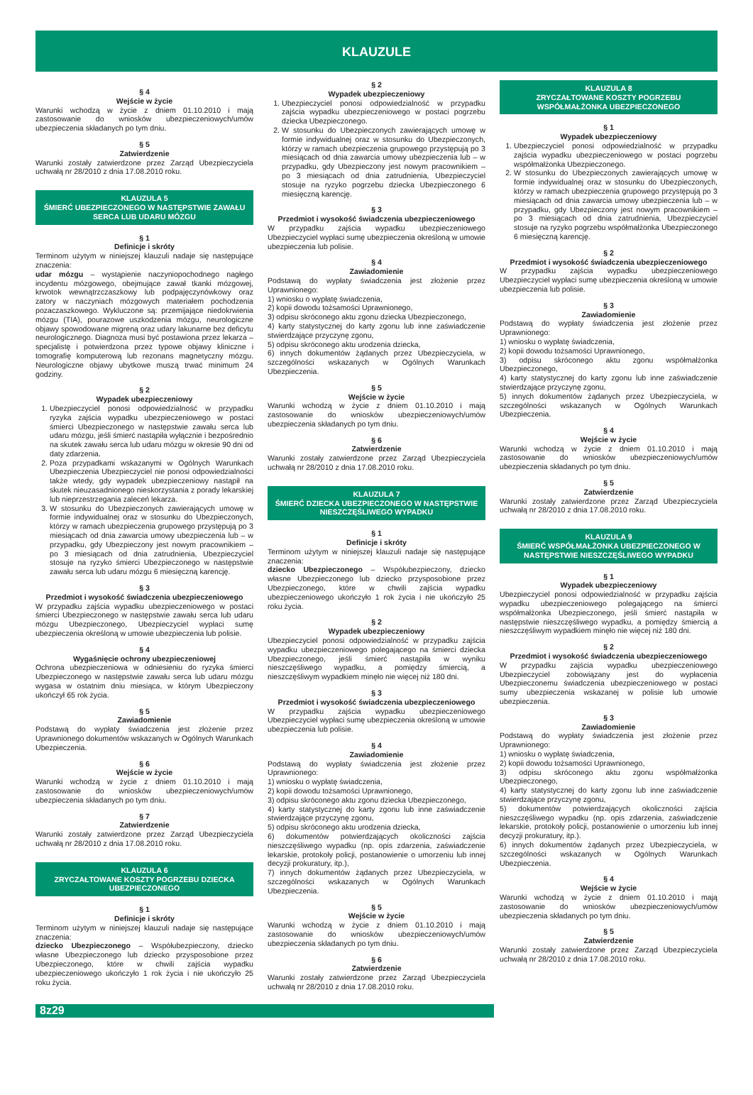KLAUZULE
§ 4
Wejście w życie
Warunki wchodzą w życie z dniem 01.10.2010 i mają zastosowanie do wniosków ubezpieczeniowych/umów ubezpieczenia składanych po tym dniu.
§ 5
Zatwierdzenie
Warunki zostały zatwierdzone przez Zarząd Ubezpieczyciela uchwałą nr 28/2010 z dnia 17.08.2010 roku.
KLAUZULA 5
ŚMIERĆ UBEZPIECZONEGO W NASTĘPSTWIE ZAWAŁU SERCA LUB UDARU MÓZGU
§ 1
Definicje i skróty
Terminom użytym w niniejszej klauzuli nadaje się następujące znaczenia:
udar mózgu – wystąpienie naczyniopochodnego nagłego incydentu mózgowego, obejmujące zawał tkanki mózgowej, krwotok wewnątrzczaszkowy lub podpajęczynówkowy oraz zatory w naczyniach mózgowych materiałem pochodzenia pozaczaszkowego. Wykluczone są: przemijające niedokrwienia mózgu (TIA), pourazowe uszkodzenia mózgu, neurologiczne objawy spowodowane migreną oraz udary lakunarne bez deficytu neurologicznego. Diagnoza musi być postawiona przez lekarza – specjalistę i potwierdzona przez typowe objawy kliniczne i tomografię komputerową lub rezonans magnetyczny mózgu. Neurologiczne objawy ubytkowe muszą trwać minimum 24 godziny.
§ 2
Wypadek ubezpieczeniowy
1. Ubezpieczyciel ponosi odpowiedzialność w przypadku ryzyka zajścia wypadku ubezpieczeniowego w postaci śmierci Ubezpieczonego w następstwie zawału serca lub udaru mózgu, jeśli śmierć nastąpiła wyłącznie i bezpośrednio na skutek zawału serca lub udaru mózgu w okresie 90 dni od daty zdarzenia.
2. Poza przypadkami wskazanymi w Ogólnych Warunkach Ubezpieczenia Ubezpieczyciel nie ponosi odpowiedzialności także wtedy, gdy wypadek ubezpieczeniowy nastąpił na skutek nieuzasadnionego nieskorzystania z porady lekarskiej lub nieprzestrzegania zaleceń lekarza.
3. W stosunku do Ubezpieczonych zawierających umowę w formie indywidualnej oraz w stosunku do Ubezpieczonych, którzy w ramach ubezpieczenia grupowego przystępują po 3 miesiącach od dnia zawarcia umowy ubezpieczenia lub – w przypadku, gdy Ubezpieczony jest nowym pracownikiem – po 3 miesiącach od dnia zatrudnienia, Ubezpieczyciel stosuje na ryzyko śmierci Ubezpieczonego w następstwie zawału serca lub udaru mózgu 6 miesięczną karencję.
§ 3
Przedmiot i wysokość świadczenia ubezpieczeniowego
W przypadku zajścia wypadku ubezpieczeniowego w postaci śmierci Ubezpieczonego w następstwie zawału serca lub udaru mózgu Ubezpieczonego, Ubezpieczyciel wypłaci sumę ubezpieczenia określoną w umowie ubezpieczenia lub polisie.
§ 4
Wygaśnięcie ochrony ubezpieczeniowej
Ochrona ubezpieczeniowa w odniesieniu do ryzyka śmierci Ubezpieczonego w następstwie zawału serca lub udaru mózgu wygasa w ostatnim dniu miesiąca, w którym Ubezpieczony ukończył 65 rok życia.
§ 5
Zawiadomienie
Podstawą do wypłaty świadczenia jest złożenie przez Uprawnionego dokumentów wskazanych w Ogólnych Warunkach Ubezpieczenia.
§ 6
Wejście w życie
Warunki wchodzą w życie z dniem 01.10.2010 i mają zastosowanie do wniosków ubezpieczeniowych/umów ubezpieczenia składanych po tym dniu.
§ 7
Zatwierdzenie
Warunki zostały zatwierdzone przez Zarząd Ubezpieczyciela uchwałą nr 28/2010 z dnia 17.08.2010 roku.
KLAUZULA 6
ZRYCZAŁTOWANE KOSZTY POGRZEBU DZIECKA UBEZPIECZONEGO
§ 1
Definicje i skróty
Terminom użytym w niniejszej klauzuli nadaje się następujące znaczenia:
dziecko Ubezpieczonego – Współubezpieczony, dziecko własne Ubezpieczonego lub dziecko przysposobione przez Ubezpieczonego, które w chwili zajścia wypadku ubezpieczeniowego ukończyło 1 rok życia i nie ukończyło 25 roku życia.
§ 2
Wypadek ubezpieczeniowy
1. Ubezpieczyciel ponosi odpowiedzialność w przypadku zajścia wypadku ubezpieczeniowego w postaci pogrzebu dziecka Ubezpieczonego.
2. W stosunku do Ubezpieczonych zawierających umowę w formie indywidualnej oraz w stosunku do Ubezpieczonych, którzy w ramach ubezpieczenia grupowego przystępują po 3 miesiącach od dnia zawarcia umowy ubezpieczenia lub – w przypadku, gdy Ubezpieczony jest nowym pracownikiem – po 3 miesiącach od dnia zatrudnienia, Ubezpieczyciel stosuje na ryzyko pogrzebu dziecka Ubezpieczonego 6 miesięczną karencję.
§ 3
Przedmiot i wysokość świadczenia ubezpieczeniowego
W przypadku zajścia wypadku ubezpieczeniowego Ubezpieczyciel wypłaci sumę ubezpieczenia określoną w umowie ubezpieczenia lub polisie.
§ 4
Zawiadomienie
Podstawą do wypłaty świadczenia jest złożenie przez Uprawnionego:
1) wniosku o wypłatę świadczenia,
2) kopii dowodu tożsamości Uprawnionego,
3) odpisu skróconego aktu zgonu dziecka Ubezpieczonego,
4) karty statystycznej do karty zgonu lub inne zaświadczenie stwierdzające przyczynę zgonu,
5) odpisu skróconego aktu urodzenia dziecka,
6) innych dokumentów żądanych przez Ubezpieczyciela, w szczególności wskazanych w Ogólnych Warunkach Ubezpieczenia.
§ 5
Wejście w życie
Warunki wchodzą w życie z dniem 01.10.2010 i mają zastosowanie do wniosków ubezpieczeniowych/umów ubezpieczenia składanych po tym dniu.
§ 6
Zatwierdzenie
Warunki zostały zatwierdzone przez Zarząd Ubezpieczyciela uchwałą nr 28/2010 z dnia 17.08.2010 roku.
KLAUZULA 7
ŚMIERĆ DZIECKA UBEZPIECZONEGO W NASTĘPSTWIE NIESZCZĘŚLIWEGO WYPADKU
§ 1
Definicje i skróty
Terminom użytym w niniejszej klauzuli nadaje się następujące znaczenia:
dziecko Ubezpieczonego – Współubezpieczony, dziecko własne Ubezpieczonego lub dziecko przysposobione przez Ubezpieczonego, które w chwili zajścia wypadku ubezpieczeniowego ukończyło 1 rok życia i nie ukończyło 25 roku życia.
§ 2
Wypadek ubezpieczeniowy
Ubezpieczyciel ponosi odpowiedzialność w przypadku zajścia wypadku ubezpieczeniowego polegającego na śmierci dziecka Ubezpieczonego, jeśli śmierć nastąpiła w wyniku nieszczęśliwego wypadku, a pomiędzy śmiercią, a nieszczęśliwym wypadkiem minęło nie więcej niż 180 dni.
§ 3
Przedmiot i wysokość świadczenia ubezpieczeniowego
W przypadku zajścia wypadku ubezpieczeniowego Ubezpieczyciel wypłaci sumę ubezpieczenia określoną w umowie ubezpieczenia lub polisie.
§ 4
Zawiadomienie
Podstawą do wypłaty świadczenia jest złożenie przez Uprawnionego:
1) wniosku o wypłatę świadczenia,
2) kopii dowodu tożsamości Uprawnionego,
3) odpisu skróconego aktu zgonu dziecka Ubezpieczonego,
4) karty statystycznej do karty zgonu lub inne zaświadczenie stwierdzające przyczynę zgonu,
5) odpisu skróconego aktu urodzenia dziecka,
6) dokumentów potwierdzających okoliczności zajścia nieszczęśliwego wypadku (np. opis zdarzenia, zaświadczenie lekarskie, protokoły policji, postanowienie o umorzeniu lub innej decyzji prokuratury, itp.),
7) innych dokumentów żądanych przez Ubezpieczyciela, w szczególności wskazanych w Ogólnych Warunkach Ubezpieczenia.
§ 5
Wejście w życie
Warunki wchodzą w życie z dniem 01.10.2010 i mają zastosowanie do wniosków ubezpieczeniowych/umów ubezpieczenia składanych po tym dniu.
§ 6
Zatwierdzenie
Warunki zostały zatwierdzone przez Zarząd Ubezpieczyciela uchwałą nr 28/2010 z dnia 17.08.2010 roku.
KLAUZULA 8
ZRYCZAŁTOWANE KOSZTY POGRZEBU WSPÓŁMAŁŻONKA UBEZPIECZONEGO
§ 1
Wypadek ubezpieczeniowy
1. Ubezpieczyciel ponosi odpowiedzialność w przypadku zajścia wypadku ubezpieczeniowego w postaci pogrzebu współmałżonka Ubezpieczonego.
2. W stosunku do Ubezpieczonych zawierających umowę w formie indywidualnej oraz w stosunku do Ubezpieczonych, którzy w ramach ubezpieczenia grupowego przystępują po 3 miesiącach od dnia zawarcia umowy ubezpieczenia lub – w przypadku, gdy Ubezpieczony jest nowym pracownikiem – po 3 miesiącach od dnia zatrudnienia, Ubezpieczyciel stosuje na ryzyko pogrzebu współmałżonka Ubezpieczonego 6 miesięczną karencję.
§ 2
Przedmiot i wysokość świadczenia ubezpieczeniowego
W przypadku zajścia wypadku ubezpieczeniowego Ubezpieczyciel wypłaci sumę ubezpieczenia określoną w umowie ubezpieczenia lub polisie.
§ 3
Zawiadomienie
Podstawą do wypłaty świadczenia jest złożenie przez Uprawnionego:
1) wniosku o wypłatę świadczenia,
2) kopii dowodu tożsamości Uprawnionego,
3) odpisu skróconego aktu zgonu współmałżonka Ubezpieczonego,
4) karty statystycznej do karty zgonu lub inne zaświadczenie stwierdzające przyczynę zgonu,
5) innych dokumentów żądanych przez Ubezpieczyciela, w szczególności wskazanych w Ogólnych Warunkach Ubezpieczenia.
§ 4
Wejście w życie
Warunki wchodzą w życie z dniem 01.10.2010 i mają zastosowanie do wniosków ubezpieczeniowych/umów ubezpieczenia składanych po tym dniu.
§ 5
Zatwierdzenie
Warunki zostały zatwierdzone przez Zarząd Ubezpieczyciela uchwałą nr 28/2010 z dnia 17.08.2010 roku.
KLAUZULA 9
ŚMIERĆ WSPÓŁMAŁŻONKA UBEZPIECZONEGO W NASTĘPSTWIE NIESZCZĘŚLIWEGO WYPADKU
§ 1
Wypadek ubezpieczeniowy
Ubezpieczyciel ponosi odpowiedzialność w przypadku zajścia wypadku ubezpieczeniowego polegającego na śmierci współmałżonka Ubezpieczonego, jeśli śmierć nastąpiła w następstwie nieszczęśliwego wypadku, a pomiędzy śmiercią a nieszczęśliwym wypadkiem minęło nie więcej niż 180 dni.
§ 2
Przedmiot i wysokość świadczenia ubezpieczeniowego
W przypadku zajścia wypadku ubezpieczeniowego Ubezpieczyciel zobowiązany jest do wypłacenia Ubezpieczonemu świadczenia ubezpieczeniowego w postaci sumy ubezpieczenia wskazanej w polisie lub umowie ubezpieczenia.
§ 3
Zawiadomienie
Podstawą do wypłaty świadczenia jest złożenie przez Uprawnionego:
1) wniosku o wypłatę świadczenia,
2) kopii dowodu tożsamości Uprawnionego,
3) odpisu skróconego aktu zgonu współmałżonka Ubezpieczonego,
4) karty statystycznej do karty zgonu lub inne zaświadczenie stwierdzające przyczynę zgonu,
5) dokumentów potwierdzających okoliczności zajścia nieszczęśliwego wypadku (np. opis zdarzenia, zaświadczenie lekarskie, protokoły policji, postanowienie o umorzeniu lub innej decyzji prokuratury, itp.).
6) innych dokumentów żądanych przez Ubezpieczyciela, w szczególności wskazanych w Ogólnych Warunkach Ubezpieczenia.
§ 4
Wejście w życie
Warunki wchodzą w życie z dniem 01.10.2010 i mają zastosowanie do wniosków ubezpieczeniowych/umów ubezpieczenia składanych po tym dniu.
§ 5
Zatwierdzenie
Warunki zostały zatwierdzone przez Zarząd Ubezpieczyciela uchwałą nr 28/2010 z dnia 17.08.2010 roku.
8z29